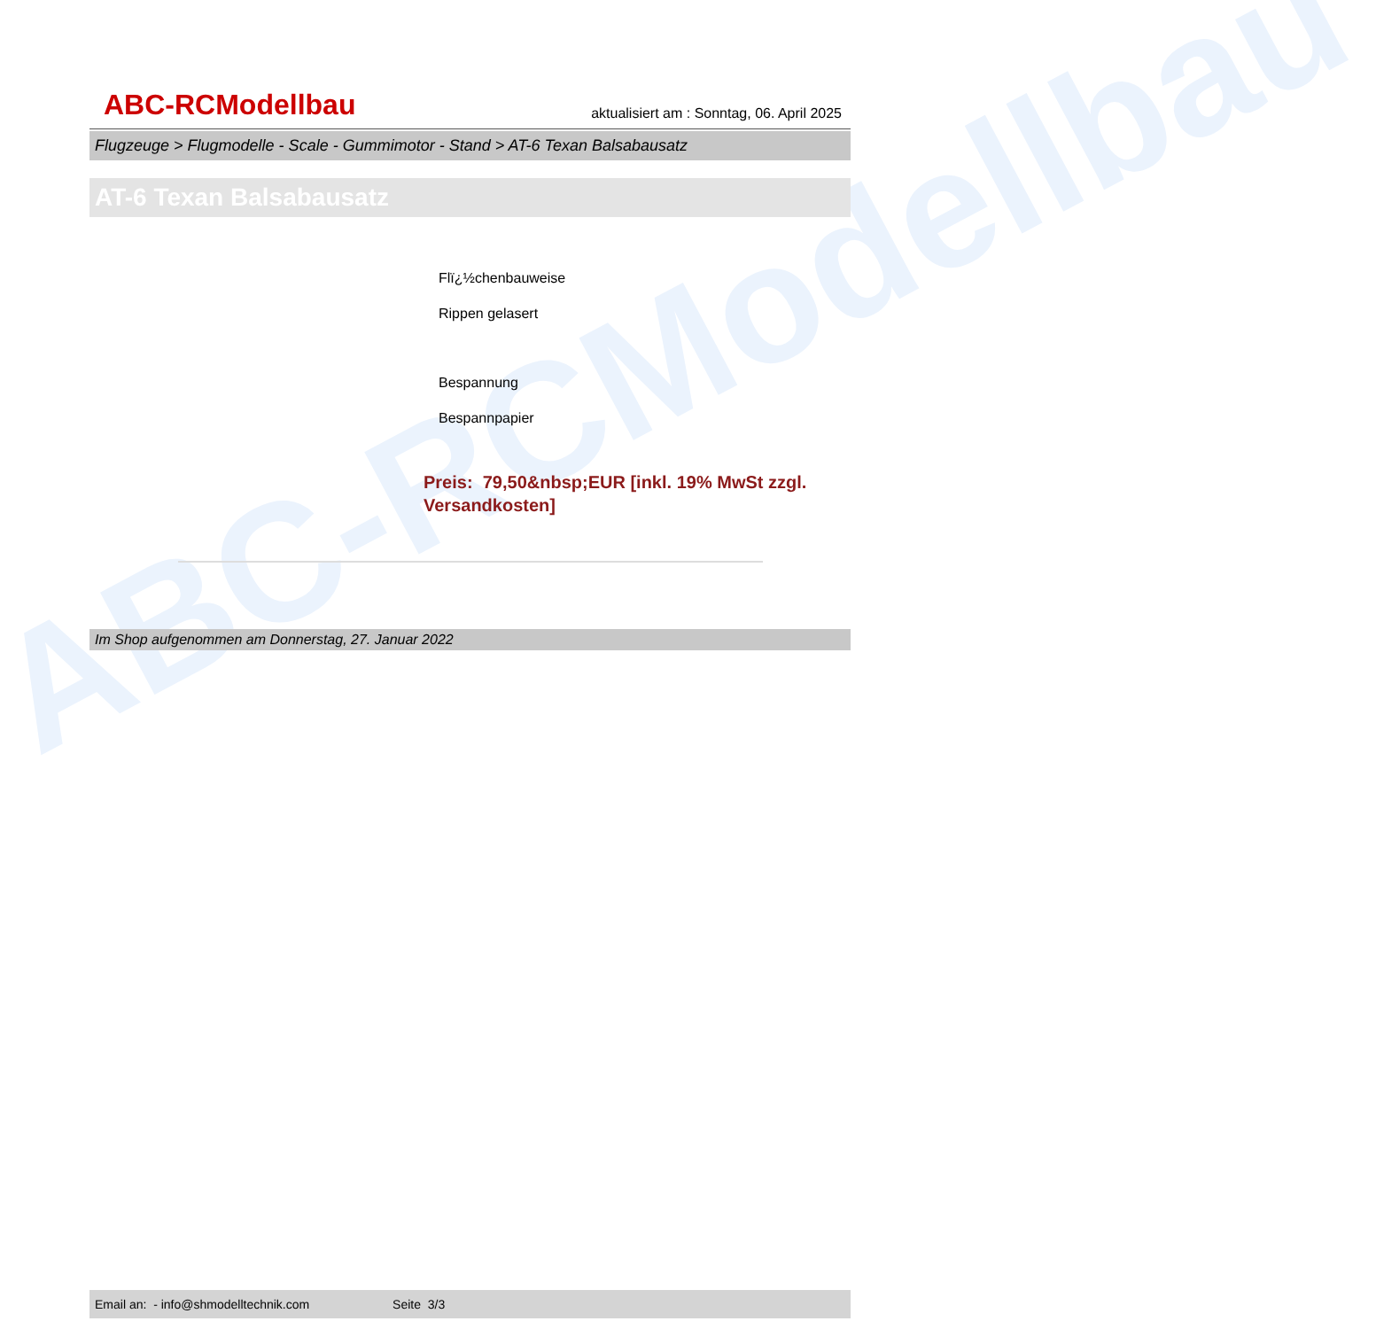ABC-RCModellbau
ABC-RCModellbau
aktualisiert am : Sonntag, 06. April 2025
Flugzeuge > Flugmodelle - Scale - Gummimotor - Stand > AT-6 Texan Balsabausatz
AT-6 Texan Balsabausatz
Flï¿½chenbauweise
Rippen gelasert
Bespannung
Bespannpapier
Preis: 79,50&nbsp;EUR [inkl. 19% MwSt zzgl. Versandkosten]
Im Shop aufgenommen am Donnerstag, 27. Januar 2022
Email an: - info@shmodelltechnik.com Seite 3/3